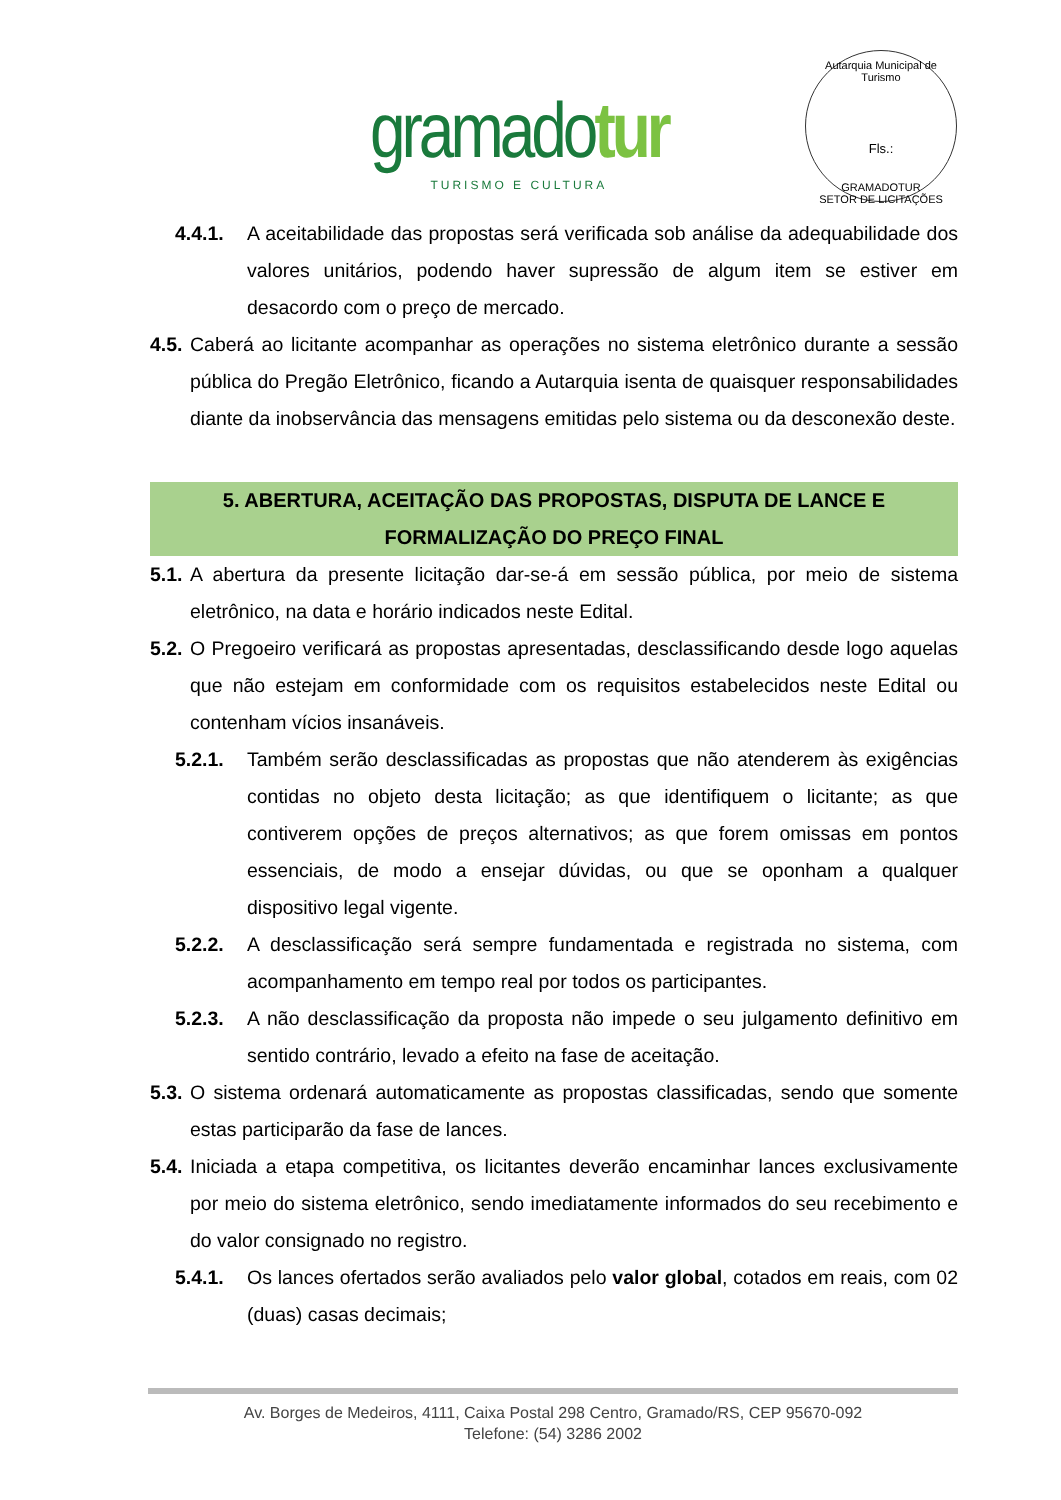gramadotur
TURISMO E CULTURA
Autarquia Municipal de Turismo
Fls.:
GRAMADOTUR
SETOR DE LICITAÇÕES
4.4.1. A aceitabilidade das propostas será verificada sob análise da adequabilidade dos valores unitários, podendo haver supressão de algum item se estiver em desacordo com o preço de mercado.
4.5. Caberá ao licitante acompanhar as operações no sistema eletrônico durante a sessão pública do Pregão Eletrônico, ficando a Autarquia isenta de quaisquer responsabilidades diante da inobservância das mensagens emitidas pelo sistema ou da desconexão deste.
5. ABERTURA, ACEITAÇÃO DAS PROPOSTAS, DISPUTA DE LANCE E FORMALIZAÇÃO DO PREÇO FINAL
5.1. A abertura da presente licitação dar-se-á em sessão pública, por meio de sistema eletrônico, na data e horário indicados neste Edital.
5.2. O Pregoeiro verificará as propostas apresentadas, desclassificando desde logo aquelas que não estejam em conformidade com os requisitos estabelecidos neste Edital ou contenham vícios insanáveis.
5.2.1. Também serão desclassificadas as propostas que não atenderem às exigências contidas no objeto desta licitação; as que identifiquem o licitante; as que contiverem opções de preços alternativos; as que forem omissas em pontos essenciais, de modo a ensejar dúvidas, ou que se oponham a qualquer dispositivo legal vigente.
5.2.2. A desclassificação será sempre fundamentada e registrada no sistema, com acompanhamento em tempo real por todos os participantes.
5.2.3. A não desclassificação da proposta não impede o seu julgamento definitivo em sentido contrário, levado a efeito na fase de aceitação.
5.3. O sistema ordenará automaticamente as propostas classificadas, sendo que somente estas participarão da fase de lances.
5.4. Iniciada a etapa competitiva, os licitantes deverão encaminhar lances exclusivamente por meio do sistema eletrônico, sendo imediatamente informados do seu recebimento e do valor consignado no registro.
5.4.1. Os lances ofertados serão avaliados pelo valor global, cotados em reais, com 02 (duas) casas decimais;
Av. Borges de Medeiros, 4111, Caixa Postal 298 Centro, Gramado/RS, CEP 95670-092
Telefone: (54) 3286 2002